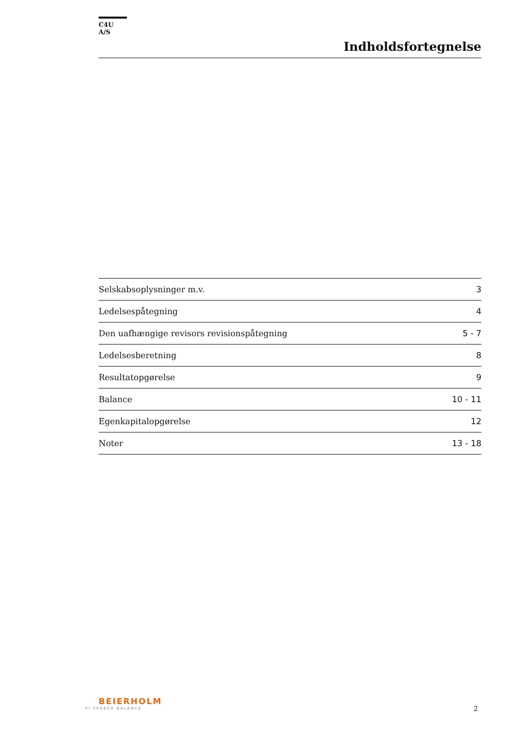C4U A/S
Indholdsfortegnelse
| Selskabsoplysninger m.v. | 3 |
| Ledelsespåtegning | 4 |
| Den uafhængige revisors revisionspåtegning | 5 - 7 |
| Ledelsesberetning | 8 |
| Resultatopgørelse | 9 |
| Balance | 10 - 11 |
| Egenkapitalopgørelse | 12 |
| Noter | 13 - 18 |
BEIERHOLM
VI SKABER BALANCE
2